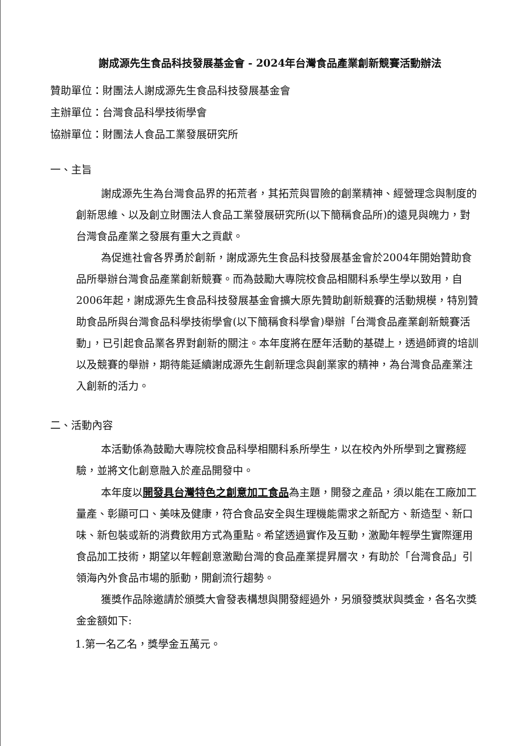謝成源先生食品科技發展基金會 - 2024年台灣食品產業創新競賽活動辦法
贊助單位：財團法人謝成源先生食品科技發展基金會
主辦單位：台灣食品科學技術學會
協辦單位：財團法人食品工業發展研究所
一、主旨
謝成源先生為台灣食品界的拓荒者，其拓荒與冒險的創業精神、經營理念與制度的創新思維、以及創立財團法人食品工業發展研究所(以下簡稱食品所)的遠見與魄力，對台灣食品產業之發展有重大之貢獻。
為促進社會各界勇於創新，謝成源先生食品科技發展基金會於2004年開始贊助食品所舉辦台灣食品產業創新競賽。而為鼓勵大專院校食品相關科系學生學以致用，自2006年起，謝成源先生食品科技發展基金會擴大原先贊助創新競賽的活動規模，特別贊助食品所與台灣食品科學技術學會(以下簡稱食科學會)舉辦「台灣食品產業創新競賽活動」，已引起食品業各界對創新的關注。本年度將在歷年活動的基礎上，透過師資的培訓以及競賽的舉辦，期待能延續謝成源先生創新理念與創業家的精神，為台灣食品產業注入創新的活力。
二、活動內容
本活動係為鼓勵大專院校食品科學相關科系所學生，以在校內外所學到之實務經驗，並將文化創意融入於產品開發中。
本年度以開發具台灣特色之創意加工食品為主題，開發之產品，須以能在工廠加工量產、彰顯可口、美味及健康，符合食品安全與生理機能需求之新配方、新造型、新口味、新包裝或新的消費飲用方式為重點。希望透過實作及互動，激勵年輕學生實際運用食品加工技術，期望以年輕創意激勵台灣的食品產業提昇層次，有助於「台灣食品」引領海內外食品市場的脈動，開創流行趨勢。
獲獎作品除邀請於頒獎大會發表構想與開發經過外，另頒發獎狀與獎金，各名次獎金金額如下:
1.第一名乙名，獎學金五萬元。